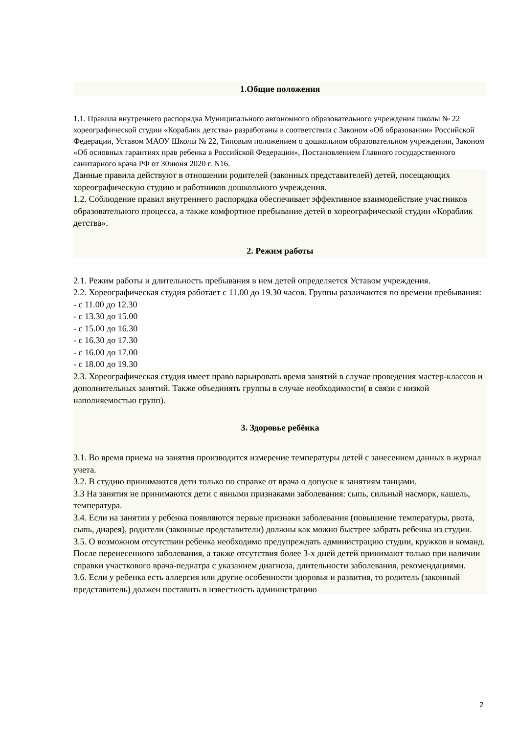1.Общие положения
1.1. Правила внутреннего распорядка Муниципального автономного образовательного учреждения школы № 22 хореографической студии «Кораблик детства» разработаны в соответствии с Законом «Об образовании» Российской Федерации, Уставом МАОУ Школы № 22, Типовым положением о дошкольном образовательном учреждении, Законом «Об основных гарантиях прав ребенка в Российской Федерации», Постановлением Главного государственного санитарного врача РФ от 30июня 2020 г. N16.
Данные правила действуют в отношении родителей (законных представителей) детей, посещающих хореографическую студию и работников дошкольного учреждения.
1.2. Соблюдение правил внутреннего распорядка обеспечивает эффективное взаимодействие участников образовательного процесса, а также комфортное пребывание детей в хореографической студии «Кораблик детства».
2. Режим работы
2.1. Режим работы и длительность пребывания в нем детей определяется Уставом учреждения.
2.2. Хореографическая студия работает с 11.00 до 19.30 часов. Группы различаются по времени пребывания:
- с 11.00 до 12.30
- с 13.30 до 15.00
- с 15.00 до 16.30
- с 16.30 до 17.30
- с 16.00 до 17.00
- с 18.00 до 19.30
2.3. Хореографическая студия имеет право варьировать время занятий в случае проведения мастер-классов и дополнительных занятий. Также объединять группы в случае необходимости( в связи с низкой наполняемостью групп).
3. Здоровье ребёнка
3.1. Во время приема на занятия производится измерение температуры детей с занесением данных в журнал учета.
3.2. В студию принимаются дети только по справке от врача о допуске к занятиям танцами.
3.3 На занятия не принимаются дети с явными признаками заболевания: сыпь, сильный насморк, кашель, температура.
3.4. Если на занятии у ребенка появляются первые признаки заболевания (повышение температуры, рвота, сыпь, диарея), родители (законные представители) должны как можно быстрее забрать ребенка из студии.
3.5. О возможном отсутствии ребенка необходимо предупреждать администрацию студии, кружков и команд. После перенесенного заболевания, а также отсутствия более 3-х дней детей принимают только при наличии справки участкового врача-педиатра с указанием диагноза, длительности заболевания, рекомендациями.
3.6. Если у ребенка есть аллергия или другие особенности здоровья и развития, то родитель (законный представитель) должен поставить в известность администрацию
2